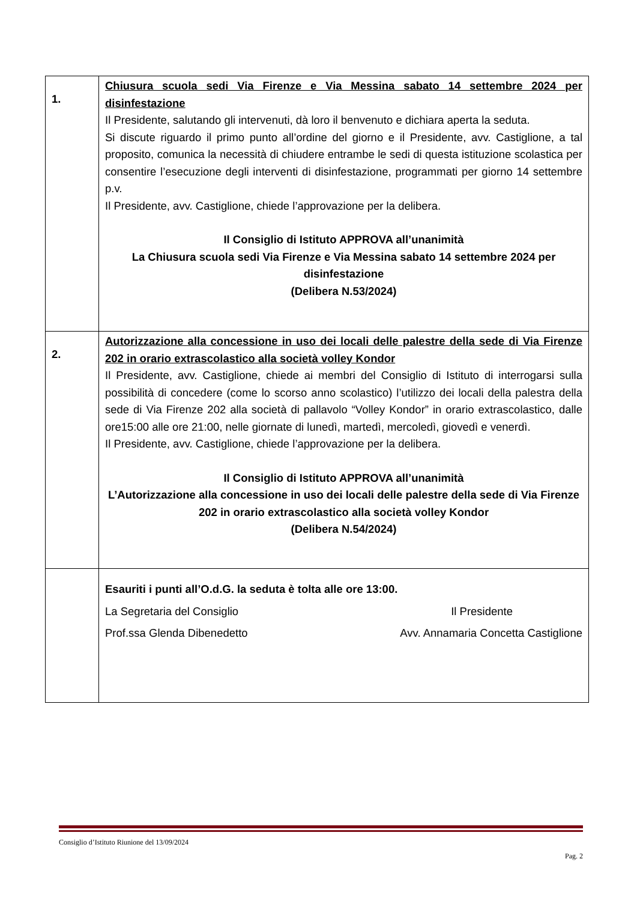| 1. | Chiusura scuola sedi Via Firenze e Via Messina sabato 14 settembre 2024 per disinfestazione Il Presidente, salutando gli intervenuti, dà loro il benvenuto e dichiara aperta la seduta. Si discute riguardo il primo punto all’ordine del giorno e il Presidente, avv. Castiglione, a tal proposito, comunica la necessità di chiudere entrambe le sedi di questa istituzione scolastica per consentire l’esecuzione degli interventi di disinfestazione, programmati per giorno 14 settembre p.v. Il Presidente, avv. Castiglione, chiede l’approvazione per la delibera. Il Consiglio di Istituto APPROVA all’unanimità La Chiusura scuola sedi Via Firenze e Via Messina sabato 14 settembre 2024 per disinfestazione (Delibera N.53/2024) |
| 2. | Autorizzazione alla concessione in uso dei locali delle palestre della sede di Via Firenze 202 in orario extrascolastico alla società volley Kondor Il Presidente, avv. Castiglione, chiede ai membri del Consiglio di Istituto di interrogarsi sulla possibilità di concedere (come lo scorso anno scolastico) l’utilizzo dei locali della palestra della sede di Via Firenze 202 alla società di pallavolo “Volley Kondor” in orario extrascolastico, dalle ore15:00 alle ore 21:00, nelle giornate di lunedì, martedì, mercoledì, giovedì e venerdì. Il Presidente, avv. Castiglione, chiede l’approvazione per la delibera. Il Consiglio di Istituto APPROVA all’unanimità L’Autorizzazione alla concessione in uso dei locali delle palestre della sede di Via Firenze 202 in orario extrascolastico alla società volley Kondor (Delibera N.54/2024) |
| | Esauriti i punti all’O.d.G. la seduta è tolta alle ore 13:00. La Segretaria del Consiglio Il Presidente Prof.ssa Glenda Dibenedetto Avv. Annamaria Concetta Castiglione |
Consiglio d’Istituto Riunione del 13/09/2024
Pag. 2